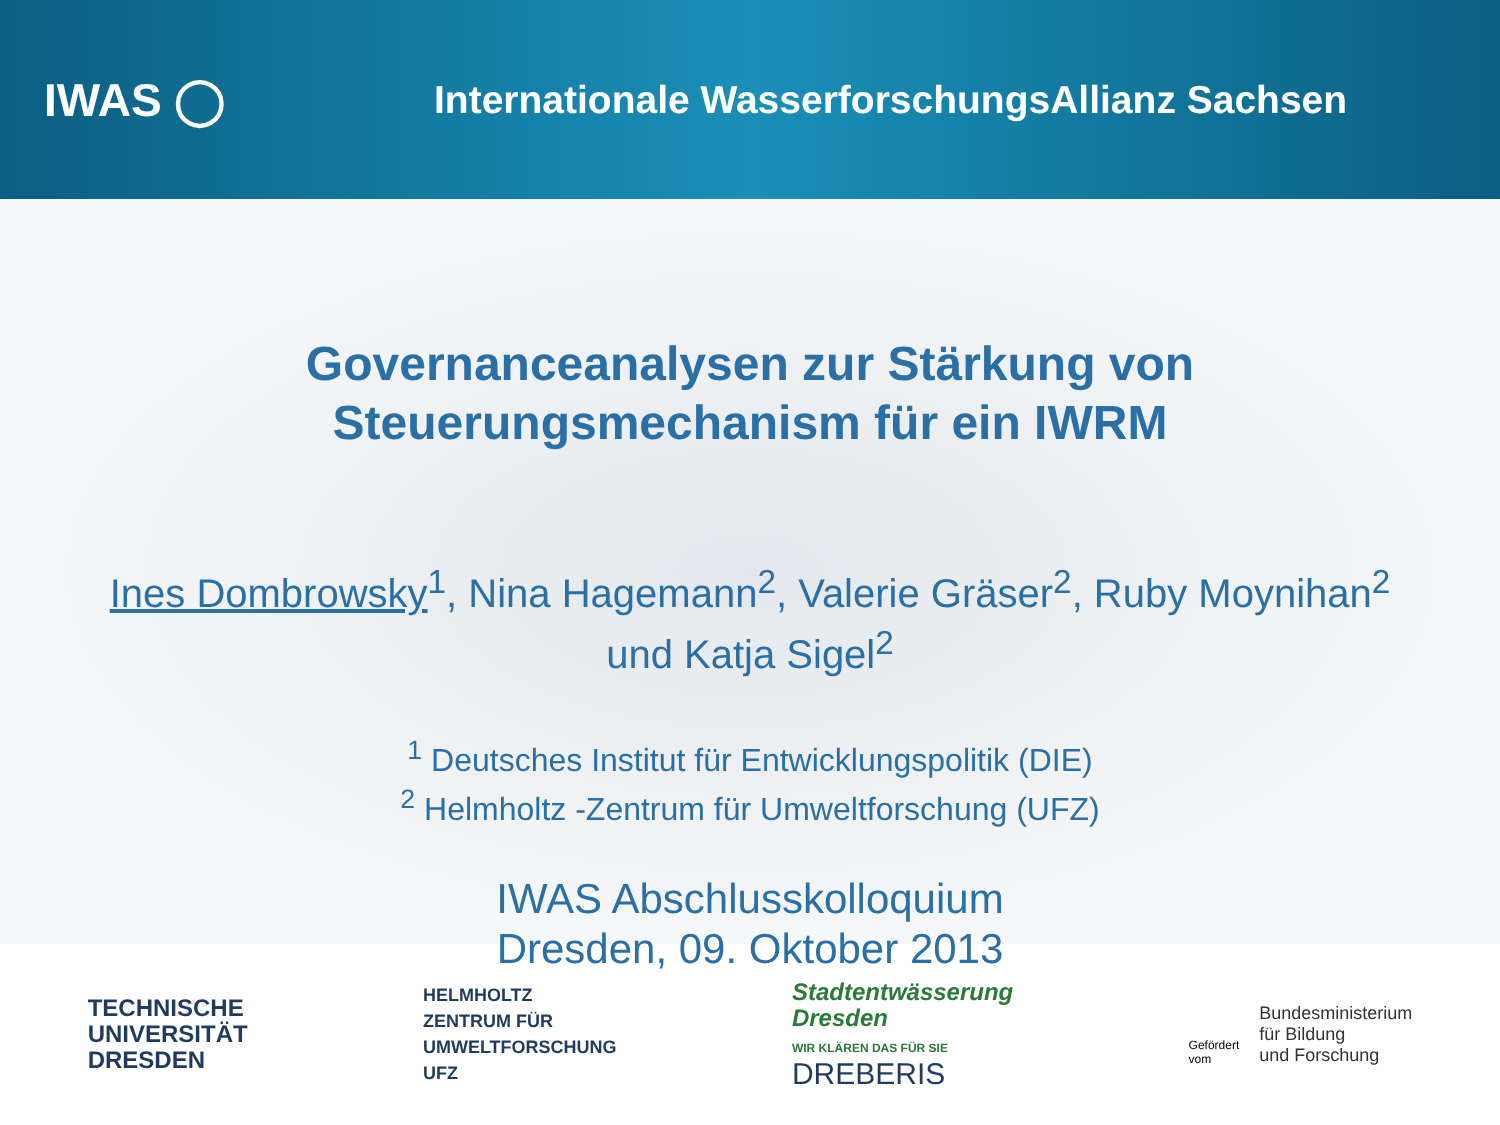IWAS ◯
Internationale WasserforschungsAllianz Sachsen
Governanceanalysen zur Stärkung von
Steuerungsmechanism für ein IWRM
Ines Dombrowsky<sup>1</sup>, Nina Hagemann<sup>2</sup>, Valerie Gräser<sup>2</sup>, Ruby Moynihan<sup>2</sup>
und Katja Sigel<sup>2</sup>
<sup>1</sup> Deutsches Institut für Entwicklungspolitik (DIE)
<sup>2</sup> Helmholtz -Zentrum für Umweltforschung (UFZ)
IWAS Abschlusskolloquium
Dresden, 09. Oktober 2013
TECHNISCHE
UNIVERSITÄT
DRESDEN
HELMHOLTZ
ZENTRUM FÜR
UMWELTFORSCHUNG
UFZ
Stadtentwässerung
Dresden
WIR KLÄREN DAS FÜR SIE
DREBERIS
Gefördert
vom
Bundesministerium
für Bildung
und Forschung